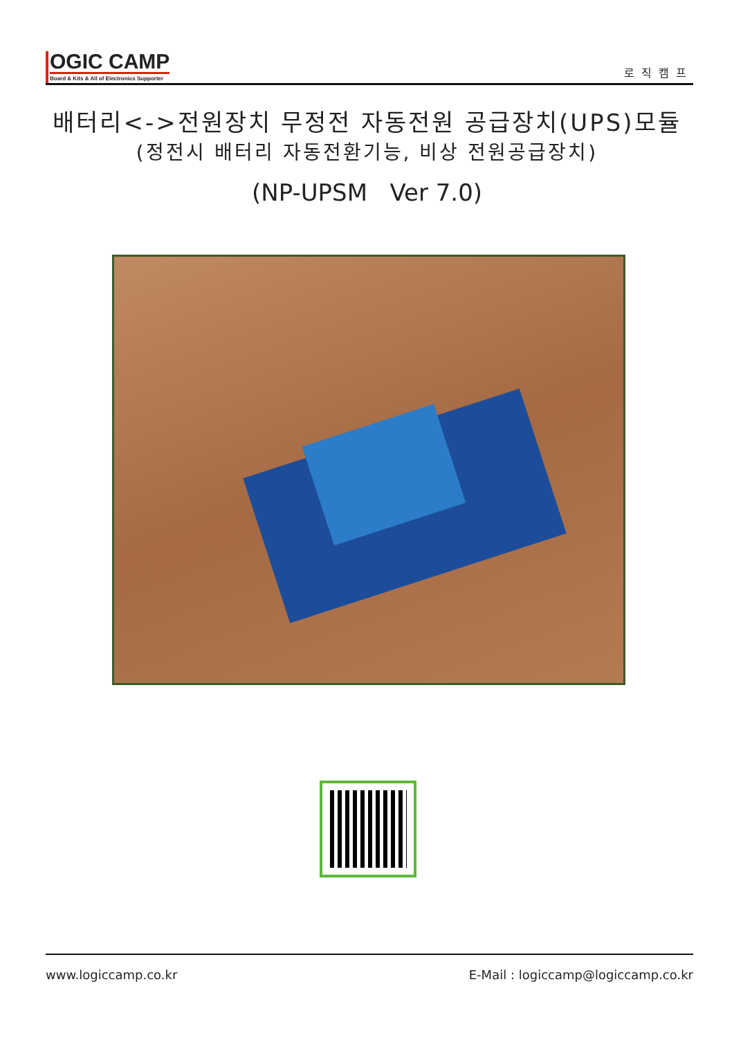OGIC CAMP
Board & Kits & All of Electronics Supporter
로직캠프
배터리<->전원장치 무정전 자동전원 공급장치(UPS)모듈
(정전시 배터리 자동전환기능, 비상 전원공급장치)
(NP-UPSM Ver 7.0)
www.logiccamp.co.kr E-Mail : logiccamp@logiccamp.co.kr